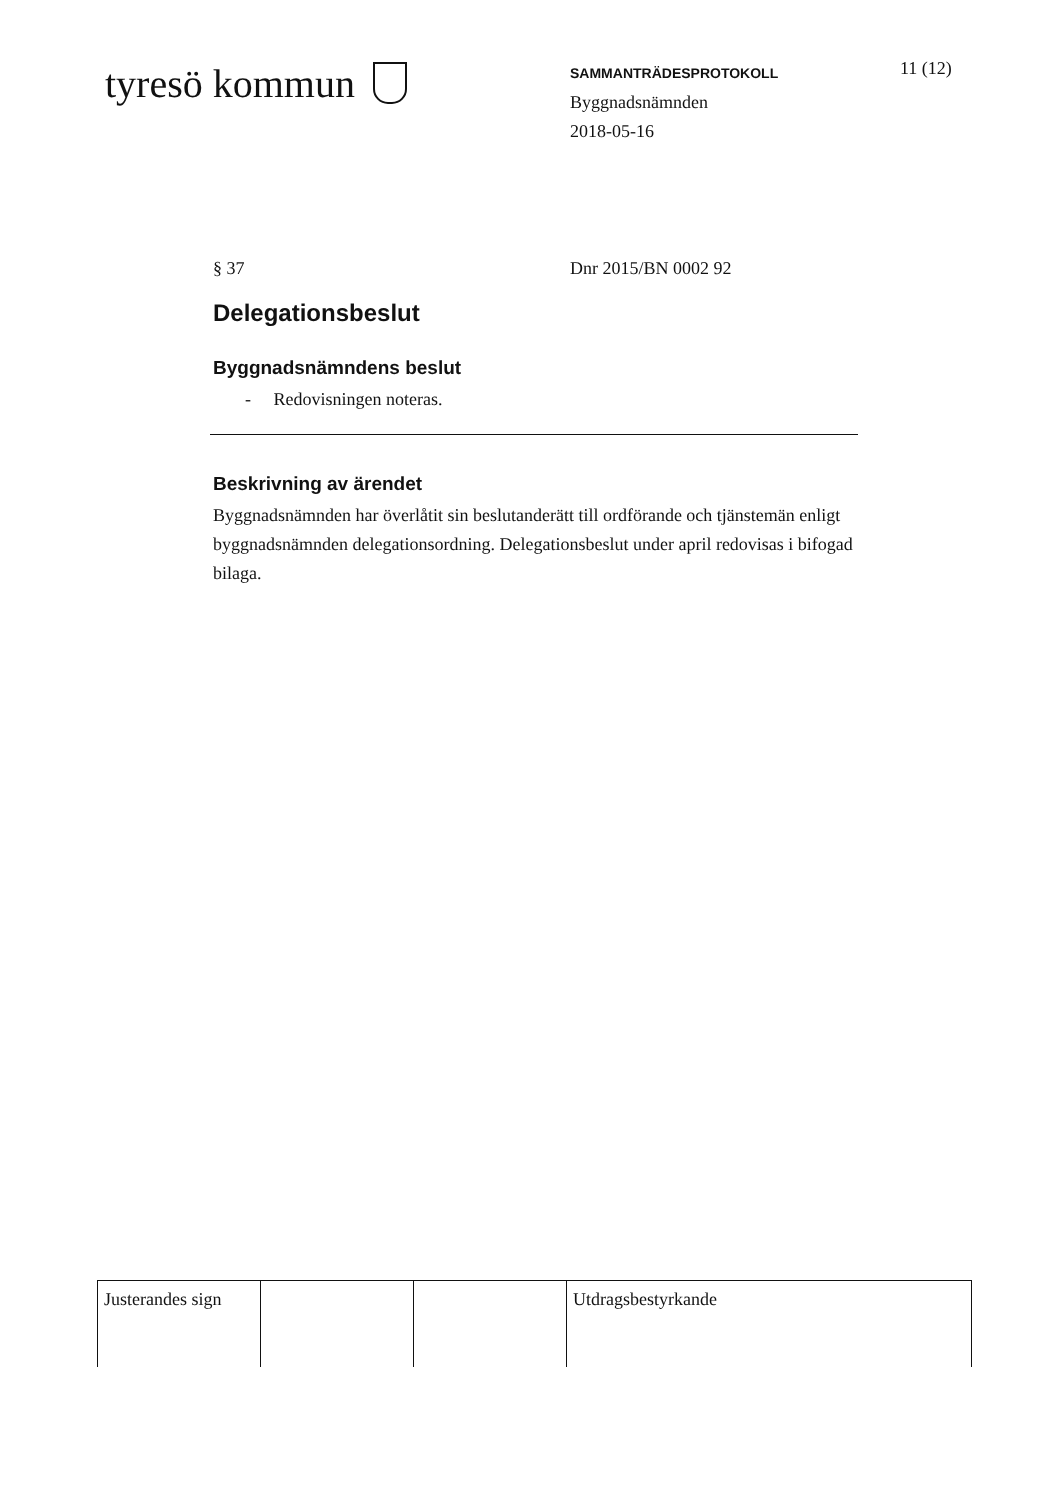tyresö kommun
SAMMANTRÄDESPROTOKOLL
Byggnadsnämnden
2018-05-16
11 (12)
§ 37 Dnr 2015/BN 0002 92
Delegationsbeslut
Byggnadsnämndens beslut
- Redovisningen noteras.
Beskrivning av ärendet
Byggnadsnämnden har överlåtit sin beslutanderätt till ordförande och tjänstemän enligt byggnadsnämnden delegationsordning. Delegationsbeslut under april redovisas i bifogad bilaga.
| Justerandes sign | | | Utdragsbestyrkande |